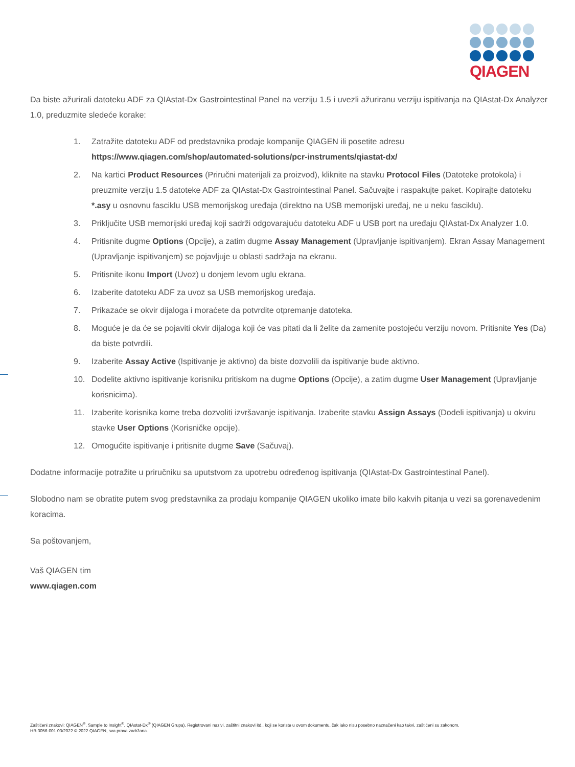QIAGEN
Da biste ažurirali datoteku ADF za QIAstat-Dx Gastrointestinal Panel na verziju 1.5 i uvezli ažuriranu verziju ispitivanja na QIAstat-Dx Analyzer 1.0, preduzmite sledeće korake:
1. Zatražite datoteku ADF od predstavnika prodaje kompanije QIAGEN ili posetite adresu https://www.qiagen.com/shop/automated-solutions/pcr-instruments/qiastat-dx/
2. Na kartici Product Resources (Priručni materijali za proizvod), kliknite na stavku Protocol Files (Datoteke protokola) i preuzmite verziju 1.5 datoteke ADF za QIAstat-Dx Gastrointestinal Panel. Sačuvajte i raspakujte paket. Kopirajte datoteku *.asy u osnovnu fasciklu USB memorijskog uređaja (direktno na USB memorijski uređaj, ne u neku fasciklu).
3. Priključite USB memorijski uređaj koji sadrži odgovarajuću datoteku ADF u USB port na uređaju QIAstat-Dx Analyzer 1.0.
4. Pritisnite dugme Options (Opcije), a zatim dugme Assay Management (Upravljanje ispitivanjem). Ekran Assay Management (Upravljanje ispitivanjem) se pojavljuje u oblasti sadržaja na ekranu.
5. Pritisnite ikonu Import (Uvoz) u donjem levom uglu ekrana.
6. Izaberite datoteku ADF za uvoz sa USB memorijskog uređaja.
7. Prikazaće se okvir dijaloga i moraćete da potvrdite otpremanje datoteka.
8. Moguće je da će se pojaviti okvir dijaloga koji će vas pitati da li želite da zamenite postojeću verziju novom. Pritisnite Yes (Da) da biste potvrdili.
9. Izaberite Assay Active (Ispitivanje je aktivno) da biste dozvolili da ispitivanje bude aktivno.
10. Dodelite aktivno ispitivanje korisniku pritiskom na dugme Options (Opcije), a zatim dugme User Management (Upravljanje korisnicima).
11. Izaberite korisnika kome treba dozvoliti izvršavanje ispitivanja. Izaberite stavku Assign Assays (Dodeli ispitivanja) u okviru stavke User Options (Korisničke opcije).
12. Omogućite ispitivanje i pritisnite dugme Save (Sačuvaj).
Dodatne informacije potražite u priručniku sa uputstvom za upotrebu određenog ispitivanja (QIAstat-Dx Gastrointestinal Panel).
Slobodno nam se obratite putem svog predstavnika za prodaju kompanije QIAGEN ukoliko imate bilo kakvih pitanja u vezi sa gorenavedenim koracima.
Sa poštovanjem,
Vaš QIAGEN tim
www.qiagen.com
Zaštićeni znakovi: QIAGEN<sup>®</sup>, Sample to Insight<sup>®</sup>, QIAstat-Dx<sup>®</sup> (QIAGEN Grupa). Registrovani nazivi, zaštitni znakovi itd., koji se koriste u ovom dokumentu, čak iako nisu posebno naznačeni kao takvi, zaštićeni su zakonom.
HB-3056-001 03/2022 © 2022 QIAGEN, sva prava zadržana.